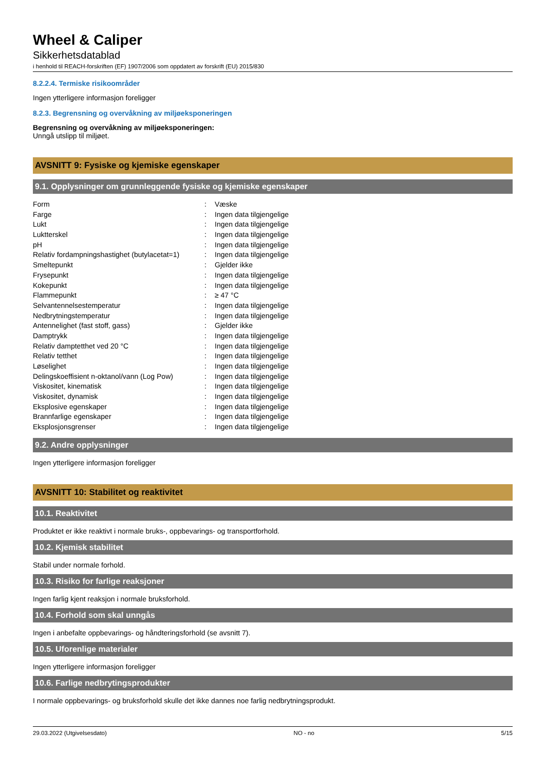Wheel & Caliper
Sikkerhetsdatablad
i henhold til REACH-forskriften (EF) 1907/2006 som oppdatert av forskrift (EU) 2015/830
8.2.2.4. Termiske risikoområder
Ingen ytterligere informasjon foreligger
8.2.3. Begrensning og overvåkning av miljøeksponeringen
Begrensning og overvåkning av miljøeksponeringen:
Unngå utslipp til miljøet.
AVSNITT 9: Fysiske og kjemiske egenskaper
9.1. Opplysninger om grunnleggende fysiske og kjemiske egenskaper
| Form | : | Væske |
| Farge | : | Ingen data tilgjengelige |
| Lukt | : | Ingen data tilgjengelige |
| Luktterskel | : | Ingen data tilgjengelige |
| pH | : | Ingen data tilgjengelige |
| Relativ fordampningshastighet (butylacetat=1) | : | Ingen data tilgjengelige |
| Smeltepunkt | : | Gjelder ikke |
| Frysepunkt | : | Ingen data tilgjengelige |
| Kokepunkt | : | Ingen data tilgjengelige |
| Flammepunkt | : | ≥ 47 °C |
| Selvantennelsestemperatur | : | Ingen data tilgjengelige |
| Nedbrytningstemperatur | : | Ingen data tilgjengelige |
| Antennelighet (fast stoff, gass) | : | Gjelder ikke |
| Damptrykk | : | Ingen data tilgjengelige |
| Relativ damptetthet ved 20 °C | : | Ingen data tilgjengelige |
| Relativ tetthet | : | Ingen data tilgjengelige |
| Løselighet | : | Ingen data tilgjengelige |
| Delingskoeffisient n-oktanol/vann (Log Pow) | : | Ingen data tilgjengelige |
| Viskositet, kinematisk | : | Ingen data tilgjengelige |
| Viskositet, dynamisk | : | Ingen data tilgjengelige |
| Eksplosive egenskaper | : | Ingen data tilgjengelige |
| Brannfarlige egenskaper | : | Ingen data tilgjengelige |
| Eksplosjonsgrenser | : | Ingen data tilgjengelige |
9.2. Andre opplysninger
Ingen ytterligere informasjon foreligger
AVSNITT 10: Stabilitet og reaktivitet
10.1. Reaktivitet
Produktet er ikke reaktivt i normale bruks-, oppbevarings- og transportforhold.
10.2. Kjemisk stabilitet
Stabil under normale forhold.
10.3. Risiko for farlige reaksjoner
Ingen farlig kjent reaksjon i normale bruksforhold.
10.4. Forhold som skal unngås
Ingen i anbefalte oppbevarings- og håndteringsforhold (se avsnitt 7).
10.5. Uforenlige materialer
Ingen ytterligere informasjon foreligger
10.6. Farlige nedbrytingsprodukter
I normale oppbevarings- og bruksforhold skulle det ikke dannes noe farlig nedbrytningsprodukt.
29.03.2022 (Utgivelsesdato) NO - no 5/15